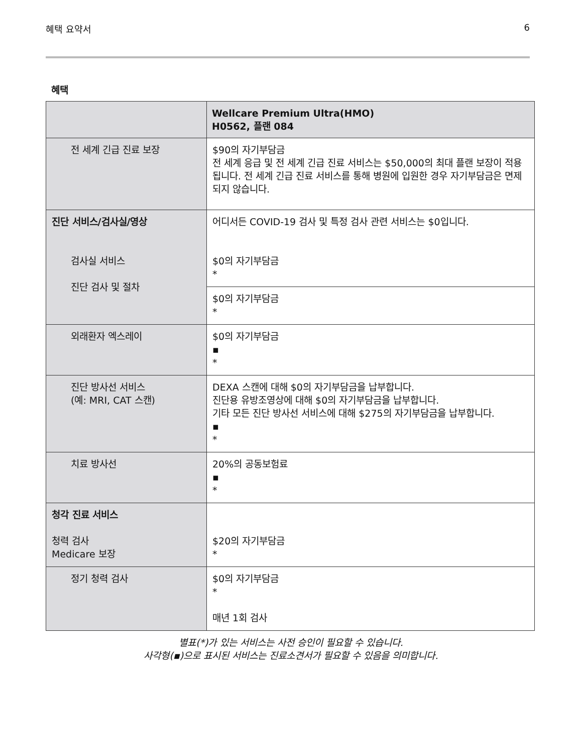혜택 요약서 6
혜택
| | Wellcare Premium Ultra(HMO) H0562, 플랜 084 |
| --- | --- |
| 전 세계 긴급 진료 보장 | $90의 자기부담금 전 세계 응급 및 전 세계 긴급 진료 서비스는 $50,000의 최대 플랜 보장이 적용됩니다. 전 세계 긴급 진료 서비스를 통해 병원에 입원한 경우 자기부담금은 면제되지 않습니다. |
| 진단 서비스/검사실/영상 검사실 서비스 진단 검사 및 절차 | 어디서든 COVID-19 검사 및 특정 검사 관련 서비스는 $0입니다. $0의 자기부담금 * |
| | $0의 자기부담금 * |
| 외래환자 엑스레이 | $0의 자기부담금 ▪ * |
| 진단 방사선 서비스 (예: MRI, CAT 스캔) | DEXA 스캔에 대해 $0의 자기부담금을 납부합니다. 진단용 유방조영상에 대해 $0의 자기부담금을 납부합니다. 기타 모든 진단 방사선 서비스에 대해 $275의 자기부담금을 납부합니다. ▪ * |
| 치료 방사선 | 20%의 공동보험료 ▪ * |
| 청각 진료 서비스 청력 검사 Medicare 보장 | $20의 자기부담금 * |
| 정기 청력 검사 | $0의 자기부담금 * 매년 1회 검사 |
별표(*)가 있는 서비스는 사전 승인이 필요할 수 있습니다.
사각형(▪)으로 표시된 서비스는 진료소견서가 필요할 수 있음을 의미합니다.